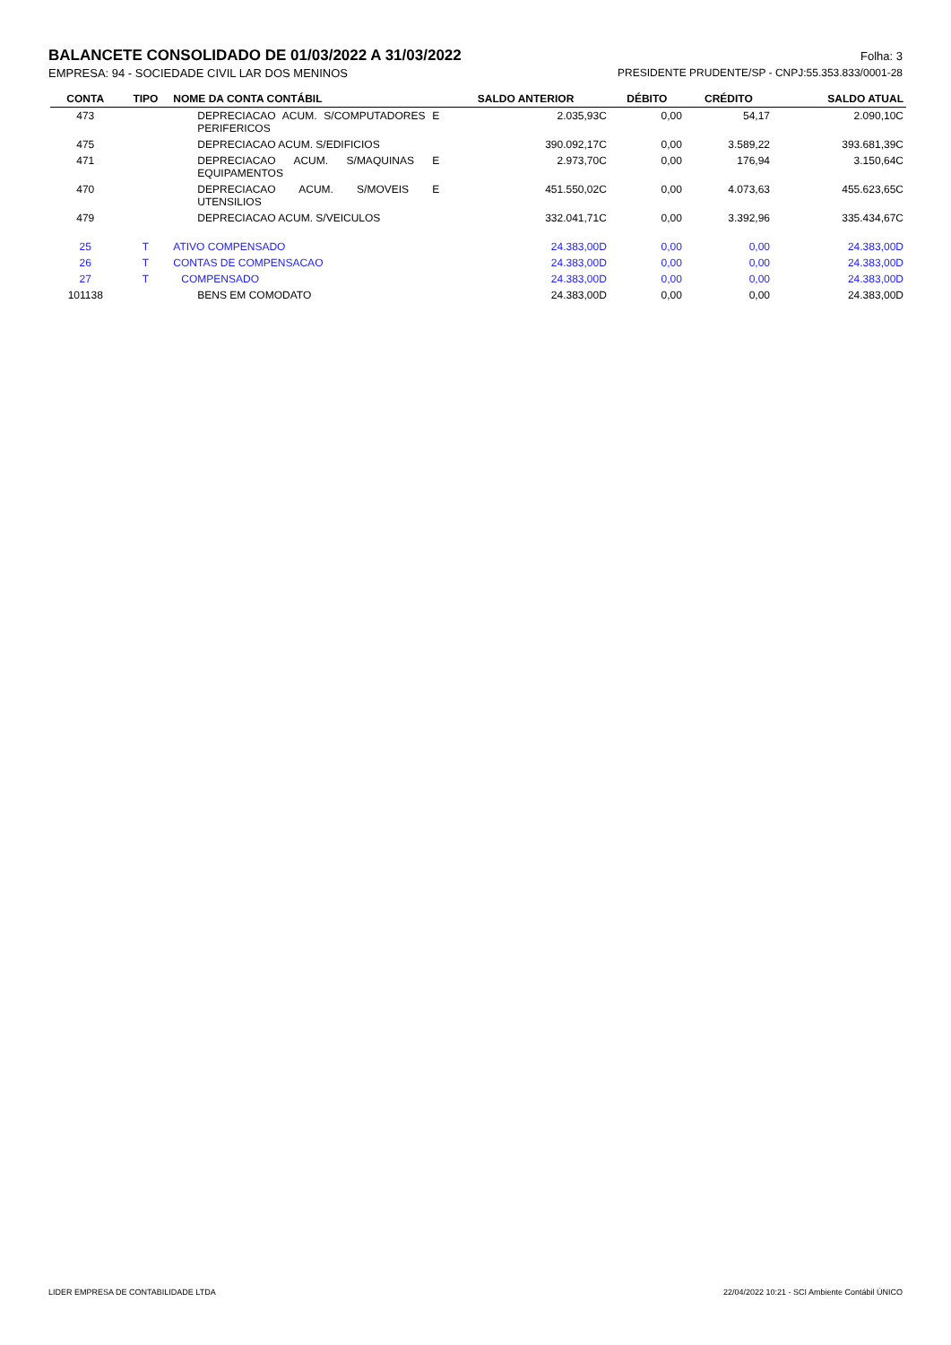BALANCETE CONSOLIDADO DE 01/03/2022 A 31/03/2022 Folha: 3
EMPRESA: 94 - SOCIEDADE CIVIL LAR DOS MENINOS PRESIDENTE PRUDENTE/SP - CNPJ:55.353.833/0001-28
| CONTA | TIPO | NOME DA CONTA CONTÁBIL | SALDO ANTERIOR | DÉBITO | CRÉDITO | SALDO ATUAL |
| --- | --- | --- | --- | --- | --- | --- |
| 473 | | DEPRECIACAO ACUM. S/COMPUTADORES E PERIFERICOS | 2.035,93C | 0,00 | 54,17 | 2.090,10C |
| 475 | | DEPRECIACAO ACUM. S/EDIFICIOS | 390.092,17C | 0,00 | 3.589,22 | 393.681,39C |
| 471 | | DEPRECIACAO ACUM. S/MAQUINAS E EQUIPAMENTOS | 2.973,70C | 0,00 | 176,94 | 3.150,64C |
| 470 | | DEPRECIACAO ACUM. S/MOVEIS E UTENSILIOS | 451.550,02C | 0,00 | 4.073,63 | 455.623,65C |
| 479 | | DEPRECIACAO ACUM. S/VEICULOS | 332.041,71C | 0,00 | 3.392,96 | 335.434,67C |
| 25 | T | ATIVO COMPENSADO | 24.383,00D | 0,00 | 0,00 | 24.383,00D |
| 26 | T | CONTAS DE COMPENSACAO | 24.383,00D | 0,00 | 0,00 | 24.383,00D |
| 27 | T | COMPENSADO | 24.383,00D | 0,00 | 0,00 | 24.383,00D |
| 101138 | | BENS EM COMODATO | 24.383,00D | 0,00 | 0,00 | 24.383,00D |
LIDER EMPRESA DE CONTABILIDADE LTDA 22/04/2022 10:21 - SCI Ambiente Contábil ÚNICO